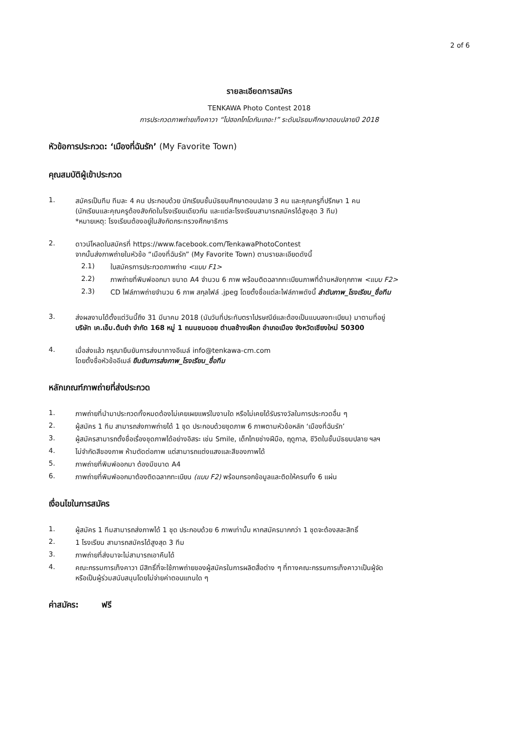2 of 6
รายละเอียดการสมัคร
TENKAWA Photo Contest 2018
การประกวดภาพถ่ายเท็งคาวา “ไปฮอกไกโดกันเถอะ!” ระดับมัธยมศึกษาตอนปลายปี 2018
หัวข้อการประกวด: ‘เมืองที่ฉันรัก’ (My Favorite Town)
คุณสมบัติผู้เข้าประกวด
1. สมัครเป็นทีม ทีมละ 4 คน ประกอบด้วย นักเรียนชั้นมัธยมศึกษาตอนปลาย 3 คน และคุณครูที่ปรึกษา 1 คน
(นักเรียนและคุณครูต้องสังกัดในโรงเรียนเดียวกัน และแต่ละโรงเรียนสามารถสมัครได้สูงสุด 3 ทีม)
*หมายเหตุ: โรงเรียนต้องอยู่ในสังกัดกระทรวงศึกษาธิการ
2. ดาวน์โหลดใบสมัครที่ https://www.facebook.com/TenkawaPhotoContest
จากนั้นส่งภาพถ่ายในหัวข้อ “เมืองที่ฉันรัก” (My Favorite Town) ตามรายละเอียดดังนี้
2.1) ใบสมัครการประกวดภาพถ่าย <แบบ F1>
2.2) ภาพถ่ายที่พิมพ์ออกมา ขนาด A4 จำนวน 6 ภาพ พร้อมติดฉลากทะเบียนภาพที่ด้านหลังทุกภาพ <แบบ F2>
2.3) CD ไฟล์ภาพถ่ายจำนวน 6 ภาพ สกุลไฟล์ .jpeg โดยตั้งชื่อแต่ละไฟล์ภาพดังนี้ ลำดับภาพ_โรงเรียน_ชื่อทีม
3. ส่งผลงานได้ตั้งแต่วันนี้ถึง 31 มีนาคม 2018 (นับวันที่ประทับตราไปรษณีย์และต้องเป็นแบบลงทะเบียน) มาตามที่อยู่
บริษัท เค.เอ็ม.ต้มยำ จำกัด 168 หมู่ 1 ถนนชมดอย ตำบลช้างเผือก อำเภอเมือง จังหวัดเชียงใหม่ 50300
4. เมื่อส่งแล้ว กรุณายืนยันการส่งมาทางอีเมล์ info@tenkawa-cm.com
โดยตั้งชื่อหัวข้ออีเมล์ ยืนยันการส่งภาพ_โรงเรียน_ชื่อทีม
หลักเกณฑ์ภาพถ่ายที่ส่งประกวด
1. ภาพถ่ายที่นำมาประกวดทั้งหมดต้องไม่เคยเผยแพร่ในงานใด หรือไม่เคยได้รับรางวัลในการประกวดอื่น ๆ
2. ผู้สมัคร 1 ทีม สามารถส่งภาพถ่ายได้ 1 ชุด ประกอบด้วยชุดภาพ 6 ภาพตามหัวข้อหลัก ‘เมืองที่ฉันรัก’
3. ผู้สมัครสามารถตั้งชื่อเรื่องชุดภาพได้อย่างอิสระ เช่น Smile, เด็กไทยช่างฝีมือ, ฤดูกาล, ชีวิตในชั้นมัธยมปลาย ฯลฯ
4. ไม่จำกัดสีของภาพ ห้ามตัดต่อภาพ แต่สามารถแต่งแสงและสีของภาพได้
5. ภาพถ่ายที่พิมพ์ออกมา ต้องมีขนาด A4
6. ภาพถ่ายที่พิมพ์ออกมาต้องติดฉลากทะเบียน (แบบ F2) พร้อมกรอกข้อมูลและติดให้ครบทั้ง 6 แผ่น
เงื่อนไขในการสมัคร
1. ผู้สมัคร 1 ทีมสามารถส่งภาพได้ 1 ชุด ประกอบด้วย 6 ภาพเท่านั้น หากสมัครมากกว่า 1 ชุดจะต้องสละสิทธิ์
2. 1 โรงเรียน สามารถสมัครได้สูงสุด 3 ทีม
3. ภาพถ่ายที่ส่งมาจะไม่สามารถเอาคืนได้
4. คณะกรรมการเท็งคาวา มีสิทธิ์ที่จะใช้ภาพถ่ายของผู้สมัครในการผลิตสื่อต่าง ๆ ที่ทางคณะกรรมการเท็งคาวาเป็นผู้จัด
หรือเป็นผู้ร่วมสนับสนุนโดยไม่จ่ายค่าตอบแทนใด ๆ
ค่าสมัคร: ฟรี